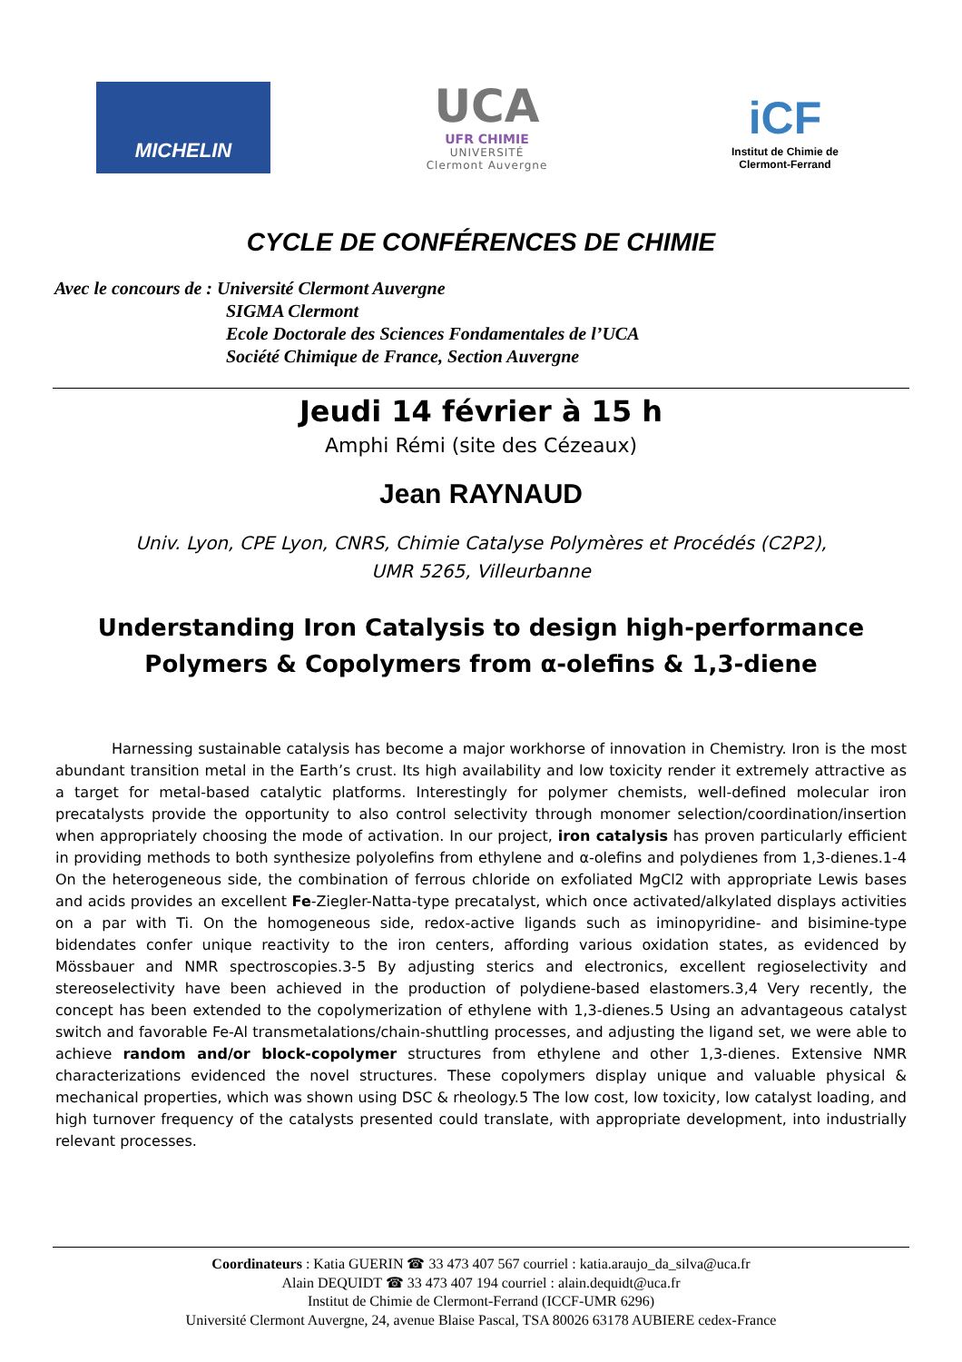MICHELIN
UCA
UFR CHIMIE
UNIVERSITÉ
Clermont Auvergne
iCF
Institut de Chimie de
Clermont-Ferrand
CYCLE DE CONFÉRENCES DE CHIMIE
Avec le concours de : Université Clermont Auvergne
SIGMA Clermont
Ecole Doctorale des Sciences Fondamentales de l’UCA
Société Chimique de France, Section Auvergne
Jeudi 14 février à 15 h
Amphi Rémi (site des Cézeaux)
Jean RAYNAUD
Univ. Lyon, CPE Lyon, CNRS, Chimie Catalyse Polymères et Procédés (C2P2),
UMR 5265, Villeurbanne
Understanding Iron Catalysis to design high-performance Polymers & Copolymers from α-olefins & 1,3-diene
Harnessing sustainable catalysis has become a major workhorse of innovation in Chemistry. Iron is the most abundant transition metal in the Earth’s crust. Its high availability and low toxicity render it extremely attractive as a target for metal-based catalytic platforms. Interestingly for polymer chemists, well-defined molecular iron precatalysts provide the opportunity to also control selectivity through monomer selection/coordination/insertion when appropriately choosing the mode of activation. In our project, iron catalysis has proven particularly efficient in providing methods to both synthesize polyolefins from ethylene and α-olefins and polydienes from 1,3-dienes.1-4 On the heterogeneous side, the combination of ferrous chloride on exfoliated MgCl2 with appropriate Lewis bases and acids provides an excellent Fe-Ziegler-Natta-type precatalyst, which once activated/alkylated displays activities on a par with Ti. On the homogeneous side, redox-active ligands such as iminopyridine- and bisimine-type bidendates confer unique reactivity to the iron centers, affording various oxidation states, as evidenced by Mössbauer and NMR spectroscopies.3-5 By adjusting sterics and electronics, excellent regioselectivity and stereoselectivity have been achieved in the production of polydiene-based elastomers.3,4 Very recently, the concept has been extended to the copolymerization of ethylene with 1,3-dienes.5 Using an advantageous catalyst switch and favorable Fe-Al transmetalations/chain-shuttling processes, and adjusting the ligand set, we were able to achieve random and/or block-copolymer structures from ethylene and other 1,3-dienes. Extensive NMR characterizations evidenced the novel structures. These copolymers display unique and valuable physical & mechanical properties, which was shown using DSC & rheology.5 The low cost, low toxicity, low catalyst loading, and high turnover frequency of the catalysts presented could translate, with appropriate development, into industrially relevant processes.
Coordinateurs : Katia GUERIN ☎ 33 473 407 567 courriel : katia.araujo_da_silva@uca.fr
Alain DEQUIDT ☎ 33 473 407 194 courriel : alain.dequidt@uca.fr
Institut de Chimie de Clermont-Ferrand (ICCF-UMR 6296)
Université Clermont Auvergne, 24, avenue Blaise Pascal, TSA 80026 63178 AUBIERE cedex-France